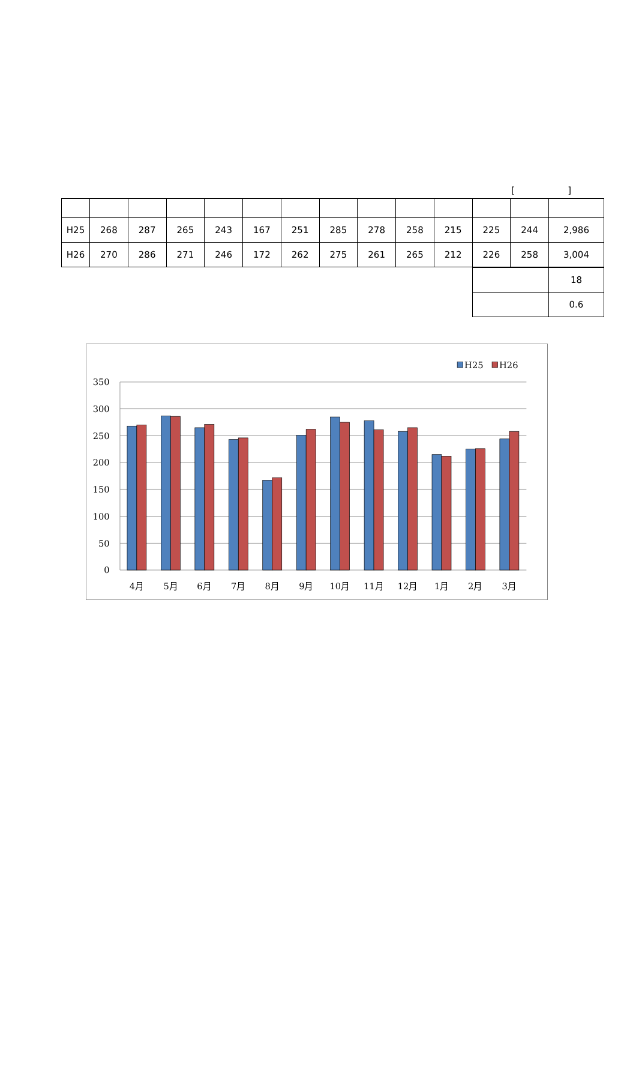[]
| H25 | 268 | 287 | 265 | 243 | 167 | 251 | 285 | 278 | 258 | 215 | 225 | 244 | 2,986 |
| H26 | 270 | 286 | 271 | 246 | 172 | 262 | 275 | 261 | 265 | 212 | 226 | 258 | 3,004 |
| | 18 |
| | 0.6 |
350
300
250
200
150
100
50
0
4月
5月
6月
7月
8月
9月
10月
11月
12月
1月
2月
3月
H25
H26